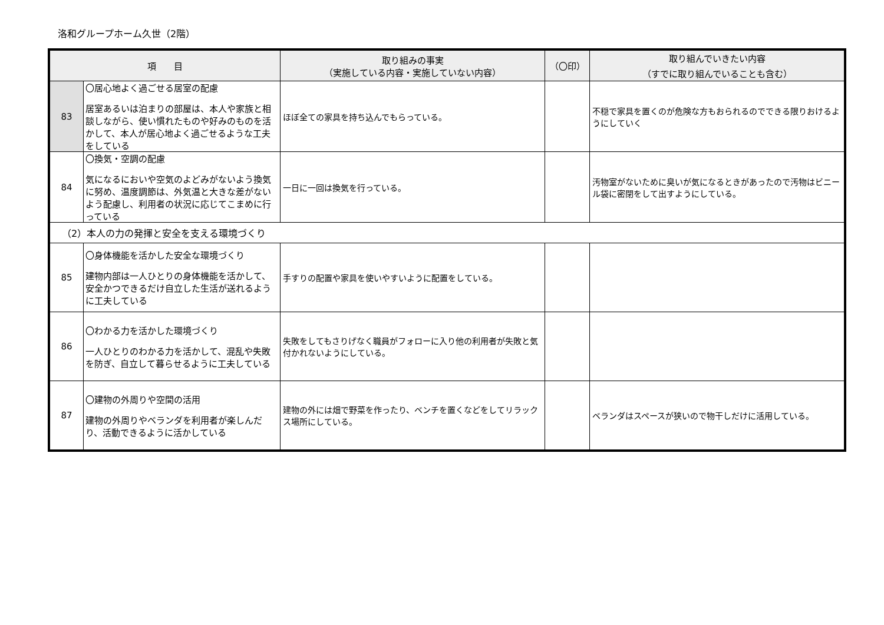洛和グループホーム久世（2階）
| 項 目 | | 取り組みの事実 （実施している内容・実施していない内容） | （〇印） | 取り組んでいきたい内容 （すでに取り組んでいることも含む） |
| --- | --- | --- | --- | --- |
| 83 | 〇居心地よく過ごせる居室の配慮 居室あるいは泊まりの部屋は、本人や家族と相談しながら、使い慣れたものや好みのものを活かして、本人が居心地よく過ごせるような工夫をしている | ほぼ全ての家具を持ち込んでもらっている。 | | 不穏で家具を置くのが危険な方もおられるのでできる限りおけるようにしていく |
| 84 | 〇換気・空調の配慮 気になるにおいや空気のよどみがないよう換気に努め、温度調節は、外気温と大きな差がないよう配慮し、利用者の状況に応じてこまめに行っている | 一日に一回は換気を行っている。 | | 汚物室がないために臭いが気になるときがあったので汚物はビニール袋に密閉をして出すようにしている。 |
| （2）本人の力の発揮と安全を支える環境づくり | | | | |
| 85 | 〇身体機能を活かした安全な環境づくり 建物内部は一人ひとりの身体機能を活かして、安全かつできるだけ自立した生活が送れるように工夫している | 手すりの配置や家具を使いやすいように配置をしている。 | | |
| 86 | 〇わかる力を活かした環境づくり 一人ひとりのわかる力を活かして、混乱や失敗を防ぎ、自立して暮らせるように工夫している | 失敗をしてもさりげなく職員がフォローに入り他の利用者が失敗と気付かれないようにしている。 | | |
| 87 | 〇建物の外周りや空間の活用 建物の外周りやベランダを利用者が楽しんだり、活動できるように活かしている | 建物の外には畑で野菜を作ったり、ベンチを置くなどをしてリラックス場所にしている。 | | ベランダはスペースが狭いので物干しだけに活用している。 |